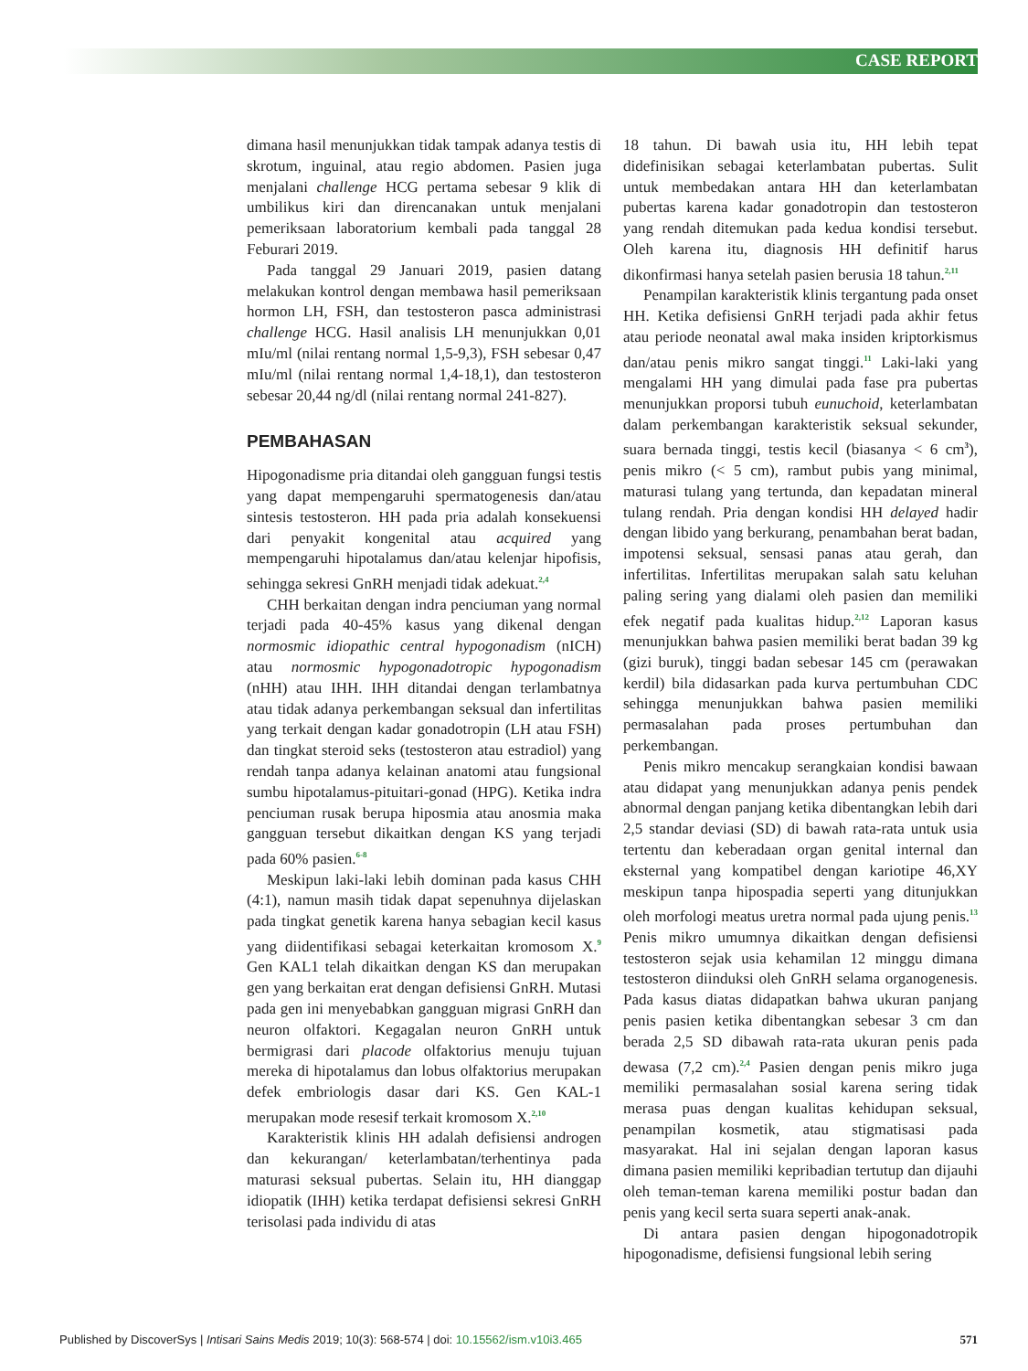CASE REPORT
dimana hasil menunjukkan tidak tampak adanya testis di skrotum, inguinal, atau regio abdomen. Pasien juga menjalani challenge HCG pertama sebesar 9 klik di umbilikus kiri dan direncanakan untuk menjalani pemeriksaan laboratorium kembali pada tanggal 28 Feburari 2019.
Pada tanggal 29 Januari 2019, pasien datang melakukan kontrol dengan membawa hasil pemeriksaan hormon LH, FSH, dan testosteron pasca administrasi challenge HCG. Hasil analisis LH menunjukkan 0,01 mIu/ml (nilai rentang normal 1,5-9,3), FSH sebesar 0,47 mIu/ml (nilai rentang normal 1,4-18,1), dan testosteron sebesar 20,44 ng/dl (nilai rentang normal 241-827).
PEMBAHASAN
Hipogonadisme pria ditandai oleh gangguan fungsi testis yang dapat mempengaruhi spermatogenesis dan/atau sintesis testosteron. HH pada pria adalah konsekuensi dari penyakit kongenital atau acquired yang mempengaruhi hipotalamus dan/atau kelenjar hipofisis, sehingga sekresi GnRH menjadi tidak adekuat.<sup>2,4</sup>
CHH berkaitan dengan indra penciuman yang normal terjadi pada 40-45% kasus yang dikenal dengan normosmic idiopathic central hypogonadism (nICH) atau normosmic hypogonadotropic hypogonadism (nHH) atau IHH. IHH ditandai dengan terlambatnya atau tidak adanya perkembangan seksual dan infertilitas yang terkait dengan kadar gonadotropin (LH atau FSH) dan tingkat steroid seks (testosteron atau estradiol) yang rendah tanpa adanya kelainan anatomi atau fungsional sumbu hipotalamus-pituitari-gonad (HPG). Ketika indra penciuman rusak berupa hiposmia atau anosmia maka gangguan tersebut dikaitkan dengan KS yang terjadi pada 60% pasien.<sup>6-8</sup>
Meskipun laki-laki lebih dominan pada kasus CHH (4:1), namun masih tidak dapat sepenuhnya dijelaskan pada tingkat genetik karena hanya sebagian kecil kasus yang diidentifikasi sebagai keterkaitan kromosom X.<sup>9</sup> Gen KAL1 telah dikaitkan dengan KS dan merupakan gen yang berkaitan erat dengan defisiensi GnRH. Mutasi pada gen ini menyebabkan gangguan migrasi GnRH dan neuron olfaktori. Kegagalan neuron GnRH untuk bermigrasi dari placode olfaktorius menuju tujuan mereka di hipotalamus dan lobus olfaktorius merupakan defek embriologis dasar dari KS. Gen KAL-1 merupakan mode resesif terkait kromosom X.<sup>2,10</sup>
Karakteristik klinis HH adalah defisiensi androgen dan kekurangan/ keterlambatan/terhentinya pada maturasi seksual pubertas. Selain itu, HH dianggap idiopatik (IHH) ketika terdapat defisiensi sekresi GnRH terisolasi pada individu di atas
18 tahun. Di bawah usia itu, HH lebih tepat didefinisikan sebagai keterlambatan pubertas. Sulit untuk membedakan antara HH dan keterlambatan pubertas karena kadar gonadotropin dan testosteron yang rendah ditemukan pada kedua kondisi tersebut. Oleh karena itu, diagnosis HH definitif harus dikonfirmasi hanya setelah pasien berusia 18 tahun.<sup>2,11</sup>
Penampilan karakteristik klinis tergantung pada onset HH. Ketika defisiensi GnRH terjadi pada akhir fetus atau periode neonatal awal maka insiden kriptorkismus dan/atau penis mikro sangat tinggi.<sup>11</sup> Laki-laki yang mengalami HH yang dimulai pada fase pra pubertas menunjukkan proporsi tubuh eunuchoid, keterlambatan dalam perkembangan karakteristik seksual sekunder, suara bernada tinggi, testis kecil (biasanya < 6 cm<sup>3</sup>), penis mikro (< 5 cm), rambut pubis yang minimal, maturasi tulang yang tertunda, dan kepadatan mineral tulang rendah. Pria dengan kondisi HH delayed hadir dengan libido yang berkurang, penambahan berat badan, impotensi seksual, sensasi panas atau gerah, dan infertilitas. Infertilitas merupakan salah satu keluhan paling sering yang dialami oleh pasien dan memiliki efek negatif pada kualitas hidup.<sup>2,12</sup> Laporan kasus menunjukkan bahwa pasien memiliki berat badan 39 kg (gizi buruk), tinggi badan sebesar 145 cm (perawakan kerdil) bila didasarkan pada kurva pertumbuhan CDC sehingga menunjukkan bahwa pasien memiliki permasalahan pada proses pertumbuhan dan perkembangan.
Penis mikro mencakup serangkaian kondisi bawaan atau didapat yang menunjukkan adanya penis pendek abnormal dengan panjang ketika dibentangkan lebih dari 2,5 standar deviasi (SD) di bawah rata-rata untuk usia tertentu dan keberadaan organ genital internal dan eksternal yang kompatibel dengan kariotipe 46,XY meskipun tanpa hipospadia seperti yang ditunjukkan oleh morfologi meatus uretra normal pada ujung penis.<sup>13</sup> Penis mikro umumnya dikaitkan dengan defisiensi testosteron sejak usia kehamilan 12 minggu dimana testosteron diinduksi oleh GnRH selama organogenesis. Pada kasus diatas didapatkan bahwa ukuran panjang penis pasien ketika dibentangkan sebesar 3 cm dan berada 2,5 SD dibawah rata-rata ukuran penis pada dewasa (7,2 cm).<sup>2,4</sup> Pasien dengan penis mikro juga memiliki permasalahan sosial karena sering tidak merasa puas dengan kualitas kehidupan seksual, penampilan kosmetik, atau stigmatisasi pada masyarakat. Hal ini sejalan dengan laporan kasus dimana pasien memiliki kepribadian tertutup dan dijauhi oleh teman-teman karena memiliki postur badan dan penis yang kecil serta suara seperti anak-anak.
Di antara pasien dengan hipogonadotropik hipogonadisme, defisiensi fungsional lebih sering
Published by DiscoverSys | Intisari Sains Medis 2019; 10(3): 568-574 | doi: 10.15562/ism.v10i3.465 571